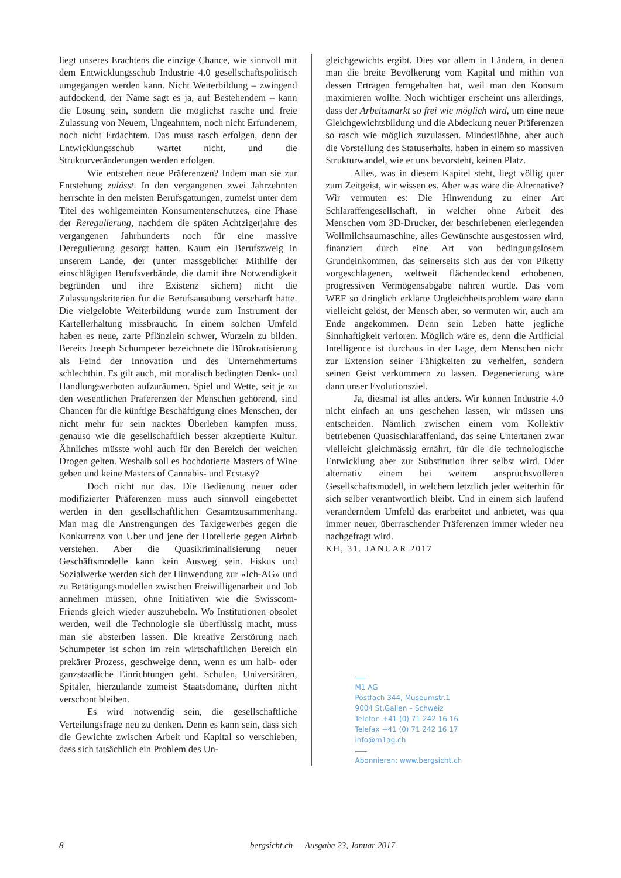liegt unseres Erachtens die einzige Chance, wie sinnvoll mit dem Entwicklungsschub Industrie 4.0 gesellschaftspolitisch umgegangen werden kann. Nicht Weiterbildung – zwingend aufdockend, der Name sagt es ja, auf Bestehendem – kann die Lösung sein, sondern die möglichst rasche und freie Zulassung von Neuem, Ungeahntem, noch nicht Erfundenem, noch nicht Erdachtem. Das muss rasch erfolgen, denn der Entwicklungsschub wartet nicht, und die Strukturveränderungen werden erfolgen.
Wie entstehen neue Präferenzen? Indem man sie zur Entstehung zulässt. In den vergangenen zwei Jahrzehnten herrschte in den meisten Berufsgattungen, zumeist unter dem Titel des wohlgemeinten Konsumentenschutzes, eine Phase der Reregulierung, nachdem die späten Achtzigerjahre des vergangenen Jahrhunderts noch für eine massive Deregulierung gesorgt hatten. Kaum ein Berufszweig in unserem Lande, der (unter massgeblicher Mithilfe der einschlägigen Berufsverbände, die damit ihre Notwendigkeit begründen und ihre Existenz sichern) nicht die Zulassungskriterien für die Berufsausübung verschärft hätte. Die vielgelobte Weiterbildung wurde zum Instrument der Kartellerhaltung missbraucht. In einem solchen Umfeld haben es neue, zarte Pflänzlein schwer, Wurzeln zu bilden. Bereits Joseph Schumpeter bezeichnete die Bürokratisierung als Feind der Innovation und des Unternehmertums schlechthin. Es gilt auch, mit moralisch bedingten Denk- und Handlungsverboten aufzuräumen. Spiel und Wette, seit je zu den wesentlichen Präferenzen der Menschen gehörend, sind Chancen für die künftige Beschäftigung eines Menschen, der nicht mehr für sein nacktes Überleben kämpfen muss, genauso wie die gesellschaftlich besser akzeptierte Kultur. Ähnliches müsste wohl auch für den Bereich der weichen Drogen gelten. Weshalb soll es hochdotierte Masters of Wine geben und keine Masters of Cannabis- und Ecstasy?
Doch nicht nur das. Die Bedienung neuer oder modifizierter Präferenzen muss auch sinnvoll eingebettet werden in den gesellschaftlichen Gesamtzusammenhang. Man mag die Anstrengungen des Taxigewerbes gegen die Konkurrenz von Uber und jene der Hotellerie gegen Airbnb verstehen. Aber die Quasikriminalisierung neuer Geschäftsmodelle kann kein Ausweg sein. Fiskus und Sozialwerke werden sich der Hinwendung zur «Ich-AG» und zu Betätigungsmodellen zwischen Freiwilligenarbeit und Job annehmen müssen, ohne Initiativen wie die Swisscom-Friends gleich wieder auszuhebeln. Wo Institutionen obsolet werden, weil die Technologie sie überflüssig macht, muss man sie absterben lassen. Die kreative Zerstörung nach Schumpeter ist schon im rein wirtschaftlichen Bereich ein prekärer Prozess, geschweige denn, wenn es um halb- oder ganzstaatliche Einrichtungen geht. Schulen, Universitäten, Spitäler, hierzulande zumeist Staatsdomäne, dürften nicht verschont bleiben.
Es wird notwendig sein, die gesellschaftliche Verteilungsfrage neu zu denken. Denn es kann sein, dass sich die Gewichte zwischen Arbeit und Kapital so verschieben, dass sich tatsächlich ein Problem des Un-
gleichgewichts ergibt. Dies vor allem in Ländern, in denen man die breite Bevölkerung vom Kapital und mithin von dessen Erträgen ferngehalten hat, weil man den Konsum maximieren wollte. Noch wichtiger erscheint uns allerdings, dass der Arbeitsmarkt so frei wie möglich wird, um eine neue Gleichgewichtsbildung und die Abdeckung neuer Präferenzen so rasch wie möglich zuzulassen. Mindestlöhne, aber auch die Vorstellung des Statuserhalts, haben in einem so massiven Strukturwandel, wie er uns bevorsteht, keinen Platz.
Alles, was in diesem Kapitel steht, liegt völlig quer zum Zeitgeist, wir wissen es. Aber was wäre die Alternative? Wir vermuten es: Die Hinwendung zu einer Art Schlaraffengesellschaft, in welcher ohne Arbeit des Menschen vom 3D-Drucker, der beschriebenen eierlegenden Wollmilchsaumaschine, alles Gewünschte ausgestossen wird, finanziert durch eine Art von bedingungslosem Grundeinkommen, das seinerseits sich aus der von Piketty vorgeschlagenen, weltweit flächendeckend erhobenen, progressiven Vermögensabgabe nähren würde. Das vom WEF so dringlich erklärte Ungleichheitsproblem wäre dann vielleicht gelöst, der Mensch aber, so vermuten wir, auch am Ende angekommen. Denn sein Leben hätte jegliche Sinnhaftigkeit verloren. Möglich wäre es, denn die Artificial Intelligence ist durchaus in der Lage, dem Menschen nicht zur Extension seiner Fähigkeiten zu verhelfen, sondern seinen Geist verkümmern zu lassen. Degenerierung wäre dann unser Evolutionsziel.
Ja, diesmal ist alles anders. Wir können Industrie 4.0 nicht einfach an uns geschehen lassen, wir müssen uns entscheiden. Nämlich zwischen einem vom Kollektiv betriebenen Quasischlaraffenland, das seine Untertanen zwar vielleicht gleichmässig ernährt, für die die technologische Entwicklung aber zur Substitution ihrer selbst wird. Oder alternativ einem bei weitem anspruchsvolleren Gesellschaftsmodell, in welchem letztlich jeder weiterhin für sich selber verantwortlich bleibt. Und in einem sich laufend veränderndem Umfeld das erarbeitet und anbietet, was qua immer neuer, überraschender Präferenzen immer wieder neu nachgefragt wird.
KH, 31. JANUAR 2017
M1 AG
Postfach 344, Museumstr.1
9004 St.Gallen – Schweiz
Telefon +41 (0) 71 242 16 16
Telefax +41 (0) 71 242 16 17
info@m1ag.ch
Abonnieren: www.bergsicht.ch
8 bergsicht.ch — Ausgabe 23, Januar 2017